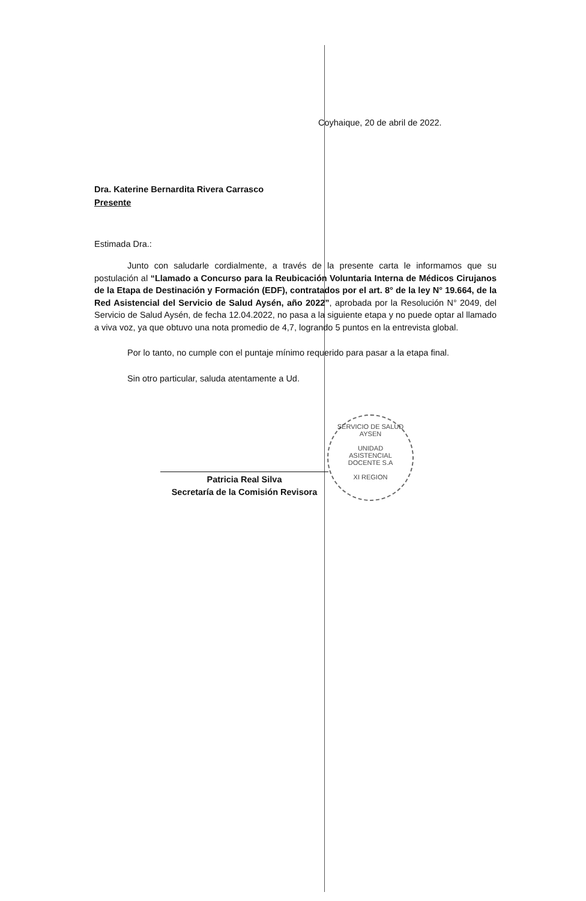Coyhaique, 20 de abril de 2022.
Dra. Katerine Bernardita Rivera Carrasco
Presente
Estimada Dra.:
Junto con saludarle cordialmente, a través de la presente carta le informamos que su postulación al “Llamado a Concurso para la Reubicación Voluntaria Interna de Médicos Cirujanos de la Etapa de Destinación y Formación (EDF), contratados por el art. 8° de la ley N° 19.664, de la Red Asistencial del Servicio de Salud Aysén, año 2022”, aprobada por la Resolución N° 2049, del Servicio de Salud Aysén, de fecha 12.04.2022, no pasa a la siguiente etapa y no puede optar al llamado a viva voz, ya que obtuvo una nota promedio de 4,7, logrando 5 puntos en la entrevista global.
Por lo tanto, no cumple con el puntaje mínimo requerido para pasar a la etapa final.
Sin otro particular, saluda atentamente a Ud.
Patricia Real Silva
Secretaría de la Comisión Revisora
SERVICIO DE SALUD AYSEN
UNIDAD
ASISTENCIAL
DOCENTE S.A
XI REGION